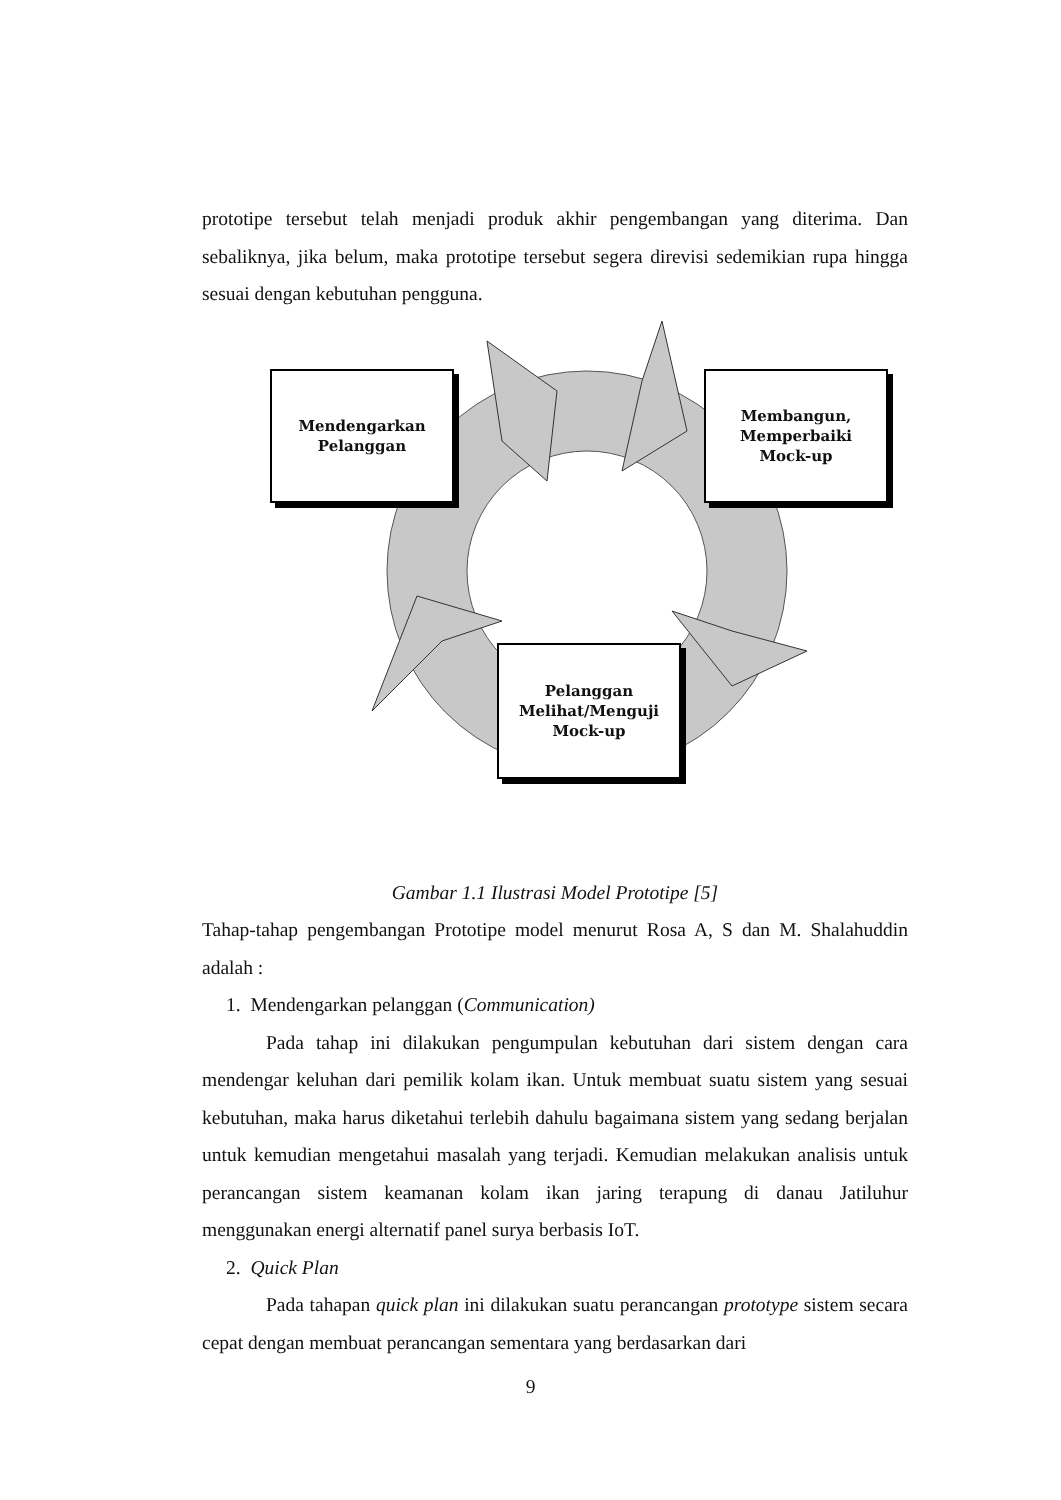prototipe tersebut telah menjadi produk akhir pengembangan yang diterima. Dan sebaliknya, jika belum, maka prototipe tersebut segera direvisi sedemikian rupa hingga sesuai dengan kebutuhan pengguna.
Mendengarkan
Pelanggan
Membangun,
Memperbaiki
Mock-up
Pelanggan
Melihat/Menguji
Mock-up
Gambar 1.1 Ilustrasi Model Prototipe [5]
Tahap-tahap pengembangan Prototipe model menurut Rosa A, S dan M. Shalahuddin adalah :
1. Mendengarkan pelanggan (Communication)
Pada tahap ini dilakukan pengumpulan kebutuhan dari sistem dengan cara mendengar keluhan dari pemilik kolam ikan. Untuk membuat suatu sistem yang sesuai kebutuhan, maka harus diketahui terlebih dahulu bagaimana sistem yang sedang berjalan untuk kemudian mengetahui masalah yang terjadi. Kemudian melakukan analisis untuk perancangan sistem keamanan kolam ikan jaring terapung di danau Jatiluhur menggunakan energi alternatif panel surya berbasis IoT.
2. Quick Plan
Pada tahapan quick plan ini dilakukan suatu perancangan prototype sistem secara cepat dengan membuat perancangan sementara yang berdasarkan dari
9